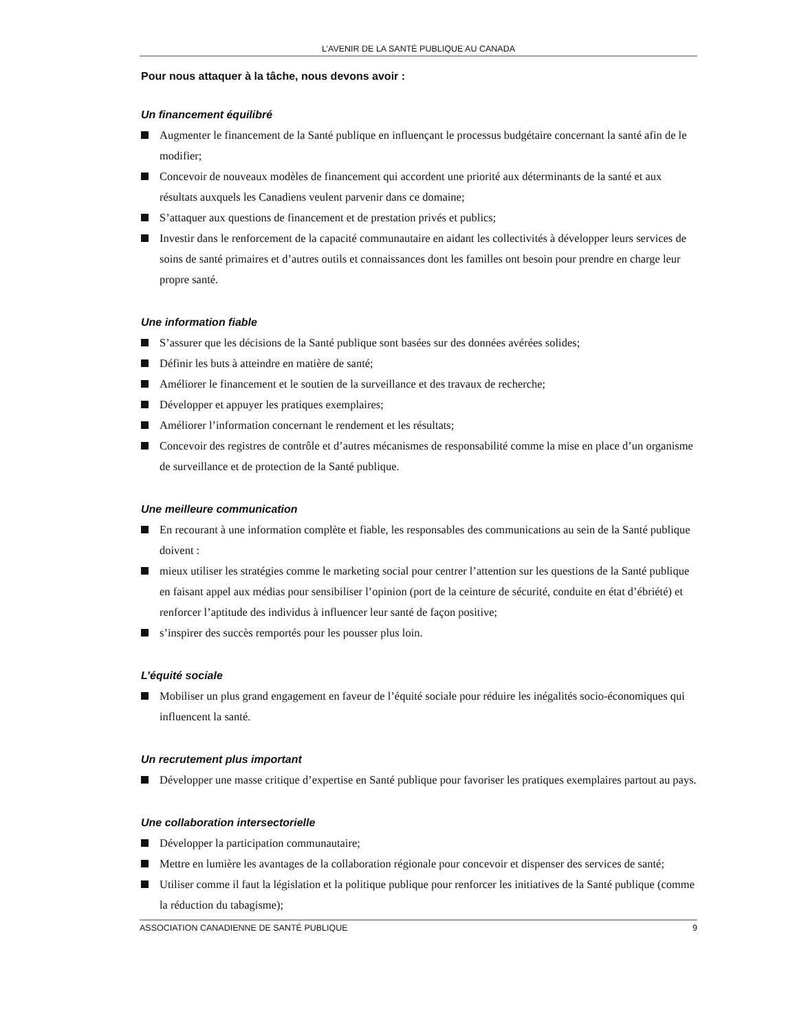L’AVENIR DE LA SANTÉ PUBLIQUE AU CANADA
Pour nous attaquer à la tâche, nous devons avoir :
Un financement équilibré
Augmenter le financement de la Santé publique en influençant le processus budgétaire concernant la santé afin de le modifier;
Concevoir de nouveaux modèles de financement qui accordent une priorité aux déterminants de la santé et aux résultats auxquels les Canadiens veulent parvenir dans ce domaine;
S’attaquer aux questions de financement et de prestation privés et publics;
Investir dans le renforcement de la capacité communautaire en aidant les collectivités à développer leurs services de soins de santé primaires et d’autres outils et connaissances dont les familles ont besoin pour prendre en charge leur propre santé.
Une information fiable
S’assurer que les décisions de la Santé publique sont basées sur des données avérées solides;
Définir les buts à atteindre en matière de santé;
Améliorer le financement et le soutien de la surveillance et des travaux de recherche;
Développer et appuyer les pratiques exemplaires;
Améliorer l’information concernant le rendement et les résultats;
Concevoir des registres de contrôle et d’autres mécanismes de responsabilité comme la mise en place d’un organisme de surveillance et de protection de la Santé publique.
Une meilleure communication
En recourant à une information complète et fiable, les responsables des communications au sein de la Santé publique doivent :
mieux utiliser les stratégies comme le marketing social pour centrer l’attention sur les questions de la Santé publique en faisant appel aux médias pour sensibiliser l’opinion (port de la ceinture de sécurité, conduite en état d’ébriété) et renforcer l’aptitude des individus à influencer leur santé de façon positive;
s’inspirer des succès remportés pour les pousser plus loin.
L’équité sociale
Mobiliser un plus grand engagement en faveur de l’équité sociale pour réduire les inégalités socio-économiques qui influencent la santé.
Un recrutement plus important
Développer une masse critique d’expertise en Santé publique pour favoriser les pratiques exemplaires partout au pays.
Une collaboration intersectorielle
Développer la participation communautaire;
Mettre en lumière les avantages de la collaboration régionale pour concevoir et dispenser des services de santé;
Utiliser comme il faut la législation et la politique publique pour renforcer les initiatives de la Santé publique (comme la réduction du tabagisme);
ASSOCIATION CANADIENNE DE SANTÉ PUBLIQUE 9